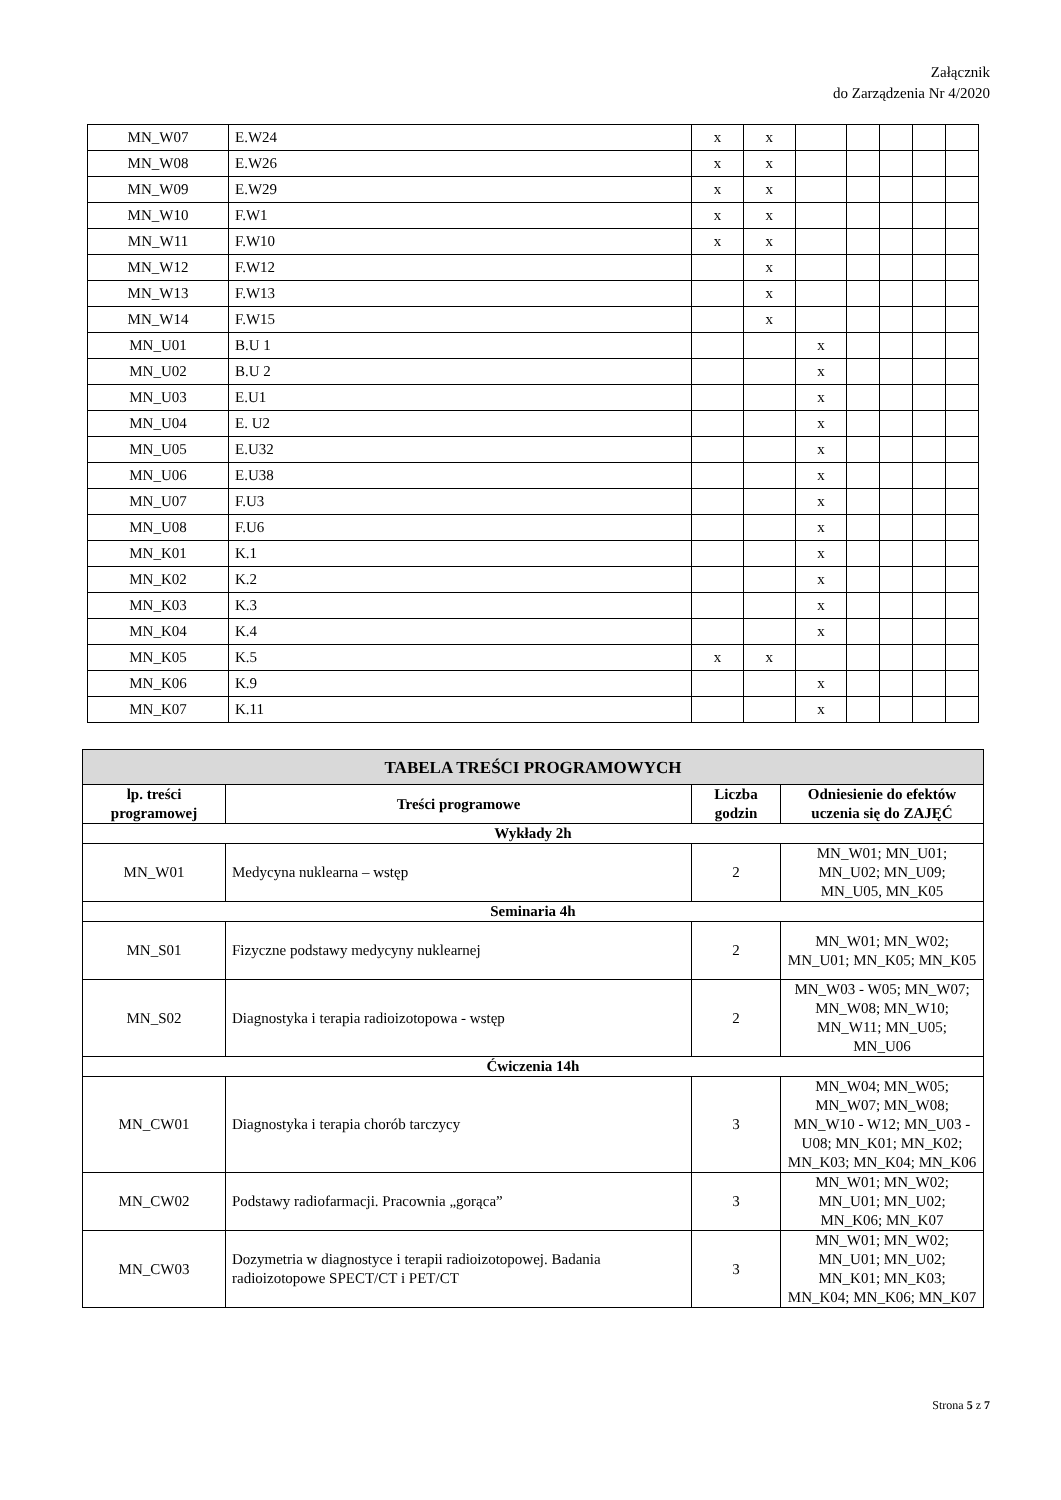Załącznik
do Zarządzenia Nr 4/2020
| MN_W07 | E.W24 | x | x | | | | | |
| MN_W08 | E.W26 | x | x | | | | | |
| MN_W09 | E.W29 | x | x | | | | | |
| MN_W10 | F.W1 | x | x | | | | | |
| MN_W11 | F.W10 | x | x | | | | | |
| MN_W12 | F.W12 | | x | | | | | |
| MN_W13 | F.W13 | | x | | | | | |
| MN_W14 | F.W15 | | x | | | | | |
| MN_U01 | B.U 1 | | | x | | | | |
| MN_U02 | B.U 2 | | | x | | | | |
| MN_U03 | E.U1 | | | x | | | | |
| MN_U04 | E. U2 | | | x | | | | |
| MN_U05 | E.U32 | | | x | | | | |
| MN_U06 | E.U38 | | | x | | | | |
| MN_U07 | F.U3 | | | x | | | | |
| MN_U08 | F.U6 | | | x | | | | |
| MN_K01 | K.1 | | | x | | | | |
| MN_K02 | K.2 | | | x | | | | |
| MN_K03 | K.3 | | | x | | | | |
| MN_K04 | K.4 | | | x | | | | |
| MN_K05 | K.5 | x | x | | | | | |
| MN_K06 | K.9 | | | x | | | | |
| MN_K07 | K.11 | | | x | | | | |
| TABELA TREŚCI PROGRAMOWYCH | | | |
| --- | --- | --- | --- |
| lp. treści programowej | Treści programowe | Liczba godzin | Odniesienie do efektów uczenia się do ZAJĘĆ |
| Wykłady 2h | | | |
| MN_W01 | Medycyna nuklearna – wstęp | 2 | MN_W01; MN_U01; MN_U02; MN_U09; MN_U05, MN_K05 |
| Seminaria 4h | | | |
| MN_S01 | Fizyczne podstawy medycyny nuklearnej | 2 | MN_W01; MN_W02; MN_U01; MN_K05; MN_K05 |
| MN_S02 | Diagnostyka i terapia radioizotopowa - wstęp | 2 | MN_W03 - W05; MN_W07; MN_W08; MN_W10; MN_W11; MN_U05; MN_U06 |
| Ćwiczenia 14h | | | |
| MN_CW01 | Diagnostyka i terapia chorób tarczycy | 3 | MN_W04; MN_W05; MN_W07; MN_W08; MN_W10 - W12; MN_U03 - U08; MN_K01; MN_K02; MN_K03; MN_K04; MN_K06 |
| MN_CW02 | Podstawy radiofarmacji. Pracownia „gorąca” | 3 | MN_W01; MN_W02; MN_U01; MN_U02; MN_K06; MN_K07 |
| MN_CW03 | Dozymetria w diagnostyce i terapii radioizotopowej. Badania radioizotopowe SPECT/CT i PET/CT | 3 | MN_W01; MN_W02; MN_U01; MN_U02; MN_K01; MN_K03; MN_K04; MN_K06; MN_K07 |
Strona 5 z 7